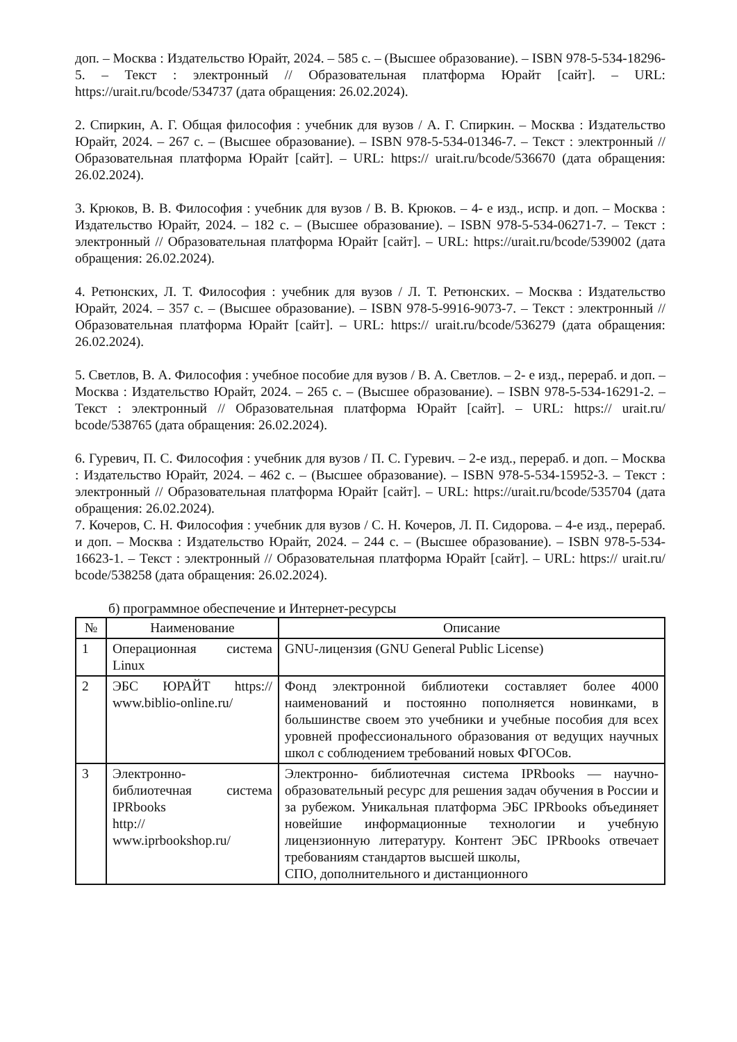доп. – Москва : Издательство Юрайт, 2024. – 585 с. – (Высшее образование). – ISBN 978-5-534-18296-5. – Текст : электронный // Образовательная платформа Юрайт [сайт]. – URL: https://urait.ru/bcode/534737 (дата обращения: 26.02.2024).
2. Спиркин, А. Г. Общая философия : учебник для вузов / А. Г. Спиркин. – Москва : Издательство Юрайт, 2024. – 267 с. – (Высшее образование). – ISBN 978-5-534-01346-7. – Текст : электронный // Образовательная платформа Юрайт [сайт]. – URL: https:// urait.ru/bcode/536670 (дата обращения: 26.02.2024).
3. Крюков, В. В. Философия : учебник для вузов / В. В. Крюков. – 4- е изд., испр. и доп. – Москва : Издательство Юрайт, 2024. – 182 с. – (Высшее образование). – ISBN 978-5-534-06271-7. – Текст : электронный // Образовательная платформа Юрайт [сайт]. – URL: https://urait.ru/bcode/539002 (дата обращения: 26.02.2024).
4. Ретюнских, Л. Т. Философия : учебник для вузов / Л. Т. Ретюнских. – Москва : Издательство Юрайт, 2024. – 357 с. – (Высшее образование). – ISBN 978-5-9916-9073-7. – Текст : электронный // Образовательная платформа Юрайт [сайт]. – URL: https:// urait.ru/bcode/536279 (дата обращения: 26.02.2024).
5. Светлов, В. А. Философия : учебное пособие для вузов / В. А. Светлов. – 2- е изд., перераб. и доп. – Москва : Издательство Юрайт, 2024. – 265 с. – (Высшее образование). – ISBN 978-5-534-16291-2. – Текст : электронный // Образовательная платформа Юрайт [сайт]. – URL: https:// urait.ru/ bcode/538765 (дата обращения: 26.02.2024).
6. Гуревич, П. С. Философия : учебник для вузов / П. С. Гуревич. – 2-е изд., перераб. и доп. – Москва : Издательство Юрайт, 2024. – 462 с. – (Высшее образование). – ISBN 978-5-534-15952-3. – Текст : электронный // Образовательная платформа Юрайт [сайт]. – URL: https://urait.ru/bcode/535704 (дата обращения: 26.02.2024).
7. Кочеров, С. Н. Философия : учебник для вузов / С. Н. Кочеров, Л. П. Сидорова. – 4-е изд., перераб. и доп. – Москва : Издательство Юрайт, 2024. – 244 с. – (Высшее образование). – ISBN 978-5-534-16623-1. – Текст : электронный // Образовательная платформа Юрайт [сайт]. – URL: https:// urait.ru/ bcode/538258 (дата обращения: 26.02.2024).
б) программное обеспечение и Интернет-ресурсы
| № | Наименование | Описание |
| --- | --- | --- |
| 1 | Операционная система Linux | GNU-лицензия (GNU General Public License) |
| 2 | ЭБС ЮРАЙТ https:// www.biblio-online.ru/ | Фонд электронной библиотеки составляет более 4000 наименований и постоянно пополняется новинками, в большинстве своем это учебники и учебные пособия для всех уровней профессионального образования от ведущих научных школ с соблюдением требований новых ФГОСов. |
| 3 | Электронно- библиотечная система IPRbooks http:// www.iprbookshop.ru/ | Электронно- библиотечная система IPRbooks — научно- образовательный ресурс для решения задач обучения в России и за рубежом. Уникальная платформа ЭБС IPRbooks объединяет новейшие информационные технологии и учебную лицензионную литературу. Контент ЭБС IPRbooks отвечает требованиям стандартов высшей школы, СПО, дополнительного и дистанционного |